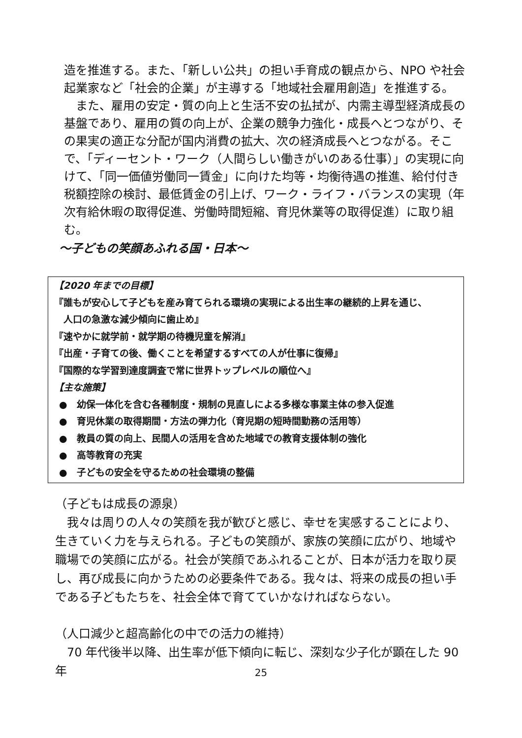造を推進する。また、「新しい公共」の担い手育成の観点から、NPO や社会起業家など「社会的企業」が主導する「地域社会雇用創造」を推進する。
　また、雇用の安定・質の向上と生活不安の払拭が、内需主導型経済成長の基盤であり、雇用の質の向上が、企業の競争力強化・成長へとつながり、その果実の適正な分配が国内消費の拡大、次の経済成長へとつながる。そこで、「ディーセント・ワーク（人間らしい働きがいのある仕事）」の実現に向けて、「同一価値労働同一賃金」に向けた均等・均衡待遇の推進、給付付き税額控除の検討、最低賃金の引上げ、ワーク・ライフ・バランスの実現（年次有給休暇の取得促進、労働時間短縮、育児休業等の取得促進）に取り組む。
～子どもの笑顔あふれる国・日本～
【2020 年までの目標】
『誰もが安心して子どもを産み育てられる環境の実現による出生率の継続的上昇を通じ、
　人口の急激な減少傾向に歯止め』
『速やかに就学前・就学期の待機児童を解消』
『出産・子育ての後、働くことを希望するすべての人が仕事に復帰』
『国際的な学習到達度調査で常に世界トップレベルの順位へ』
【主な施策】
●　幼保一体化を含む各種制度・規制の見直しによる多様な事業主体の参入促進
●　育児休業の取得期間・方法の弾力化（育児期の短時間勤務の活用等）
●　教員の質の向上、民間人の活用を含めた地域での教育支援体制の強化
●　高等教育の充実
●　子どもの安全を守るための社会環境の整備
（子どもは成長の源泉）
　我々は周りの人々の笑顔を我が歓びと感じ、幸せを実感することにより、生きていく力を与えられる。子どもの笑顔が、家族の笑顔に広がり、地域や職場での笑顔に広がる。社会が笑顔であふれることが、日本が活力を取り戻し、再び成長に向かうための必要条件である。我々は、将来の成長の担い手である子どもたちを、社会全体で育てていかなければならない。
（人口減少と超高齢化の中での活力の維持）
　70 年代後半以降、出生率が低下傾向に転じ、深刻な少子化が顕在した 90 年
25